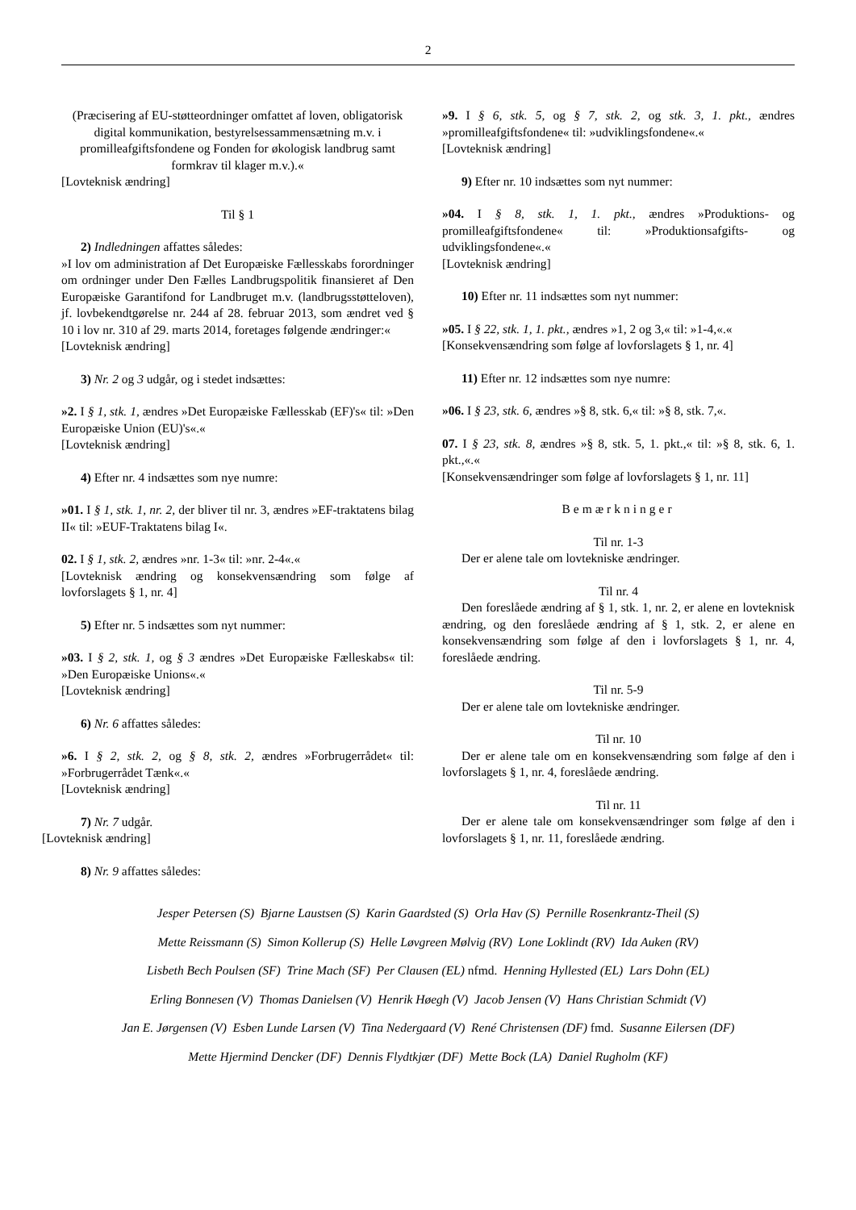2
(Præcisering af EU-støtteordninger omfattet af loven, obligatorisk digital kommunikation, bestyrelsessammensætning m.v. i promilleafgiftsfondene og Fonden for økologisk landbrug samt formkrav til klager m.v.).«
[Lovteknisk ændring]
Til § 1
2) Indledningen affattes således:
»I lov om administration af Det Europæiske Fællesskabs forordninger om ordninger under Den Fælles Landbrugspolitik finansieret af Den Europæiske Garantifond for Landbruget m.v. (landbrugsstøtteloven), jf. lovbekendtgørelse nr. 244 af 28. februar 2013, som ændret ved § 10 i lov nr. 310 af 29. marts 2014, foretages følgende ændringer:«
[Lovteknisk ændring]
3) Nr. 2 og 3 udgår, og i stedet indsættes:
»2. I § 1, stk. 1, ændres »Det Europæiske Fællesskab (EF)'s« til: »Den Europæiske Union (EU)'s«.«
[Lovteknisk ændring]
4) Efter nr. 4 indsættes som nye numre:
»01. I § 1, stk. 1, nr. 2, der bliver til nr. 3, ændres »EF-traktatens bilag II« til: »EUF-Traktatens bilag I«.
02. I § 1, stk. 2, ændres »nr. 1-3« til: »nr. 2-4«.«
[Lovteknisk ændring og konsekvensændring som følge af lovforslagets § 1, nr. 4]
5) Efter nr. 5 indsættes som nyt nummer:
»03. I § 2, stk. 1, og § 3 ændres »Det Europæiske Fælleskabs« til: »Den Europæiske Unions«.«
[Lovteknisk ændring]
6) Nr. 6 affattes således:
»6. I § 2, stk. 2, og § 8, stk. 2, ændres »Forbrugerrådet« til: »Forbrugerrådet Tænk«.«
[Lovteknisk ændring]
7) Nr. 7 udgår.
[Lovteknisk ændring]
8) Nr. 9 affattes således:
»9. I § 6, stk. 5, og § 7, stk. 2, og stk. 3, 1. pkt., ændres »promilleafgiftsfondene« til: »udviklingsfondene«.«
[Lovteknisk ændring]
9) Efter nr. 10 indsættes som nyt nummer:
»04. I § 8, stk. 1, 1. pkt., ændres »Produktions- og promilleafgiftsfondene« til: »Produktionsafgifts- og udviklingsfondene«.«
[Lovteknisk ændring]
10) Efter nr. 11 indsættes som nyt nummer:
»05. I § 22, stk. 1, 1. pkt., ændres »1, 2 og 3,« til: »1-4,«.«
[Konsekvensændring som følge af lovforslagets § 1, nr. 4]
11) Efter nr. 12 indsættes som nye numre:
»06. I § 23, stk. 6, ændres »§ 8, stk. 6,« til: »§ 8, stk. 7,«.
07. I § 23, stk. 8, ændres »§ 8, stk. 5, 1. pkt.,« til: »§ 8, stk. 6, 1. pkt.,«.«
[Konsekvensændringer som følge af lovforslagets § 1, nr. 11]
Bemærkninger
Til nr. 1-3
Der er alene tale om lovtekniske ændringer.
Til nr. 4
Den foreslåede ændring af § 1, stk. 1, nr. 2, er alene en lovteknisk ændring, og den foreslåede ændring af § 1, stk. 2, er alene en konsekvensændring som følge af den i lovforslagets § 1, nr. 4, foreslåede ændring.
Til nr. 5-9
Der er alene tale om lovtekniske ændringer.
Til nr. 10
Der er alene tale om en konsekvensændring som følge af den i lovforslagets § 1, nr. 4, foreslåede ændring.
Til nr. 11
Der er alene tale om konsekvensændringer som følge af den i lovforslagets § 1, nr. 11, foreslåede ændring.
Jesper Petersen (S) Bjarne Laustsen (S) Karin Gaardsted (S) Orla Hav (S) Pernille Rosenkrantz-Theil (S)
Mette Reissmann (S) Simon Kollerup (S) Helle Løvgreen Mølvig (RV) Lone Loklindt (RV) Ida Auken (RV)
Lisbeth Bech Poulsen (SF) Trine Mach (SF) Per Clausen (EL) nfmd. Henning Hyllested (EL) Lars Dohn (EL)
Erling Bonnesen (V) Thomas Danielsen (V) Henrik Høegh (V) Jacob Jensen (V) Hans Christian Schmidt (V)
Jan E. Jørgensen (V) Esben Lunde Larsen (V) Tina Nedergaard (V) René Christensen (DF) fmd. Susanne Eilersen (DF)
Mette Hjermind Dencker (DF) Dennis Flydtkjær (DF) Mette Bock (LA) Daniel Rugholm (KF)